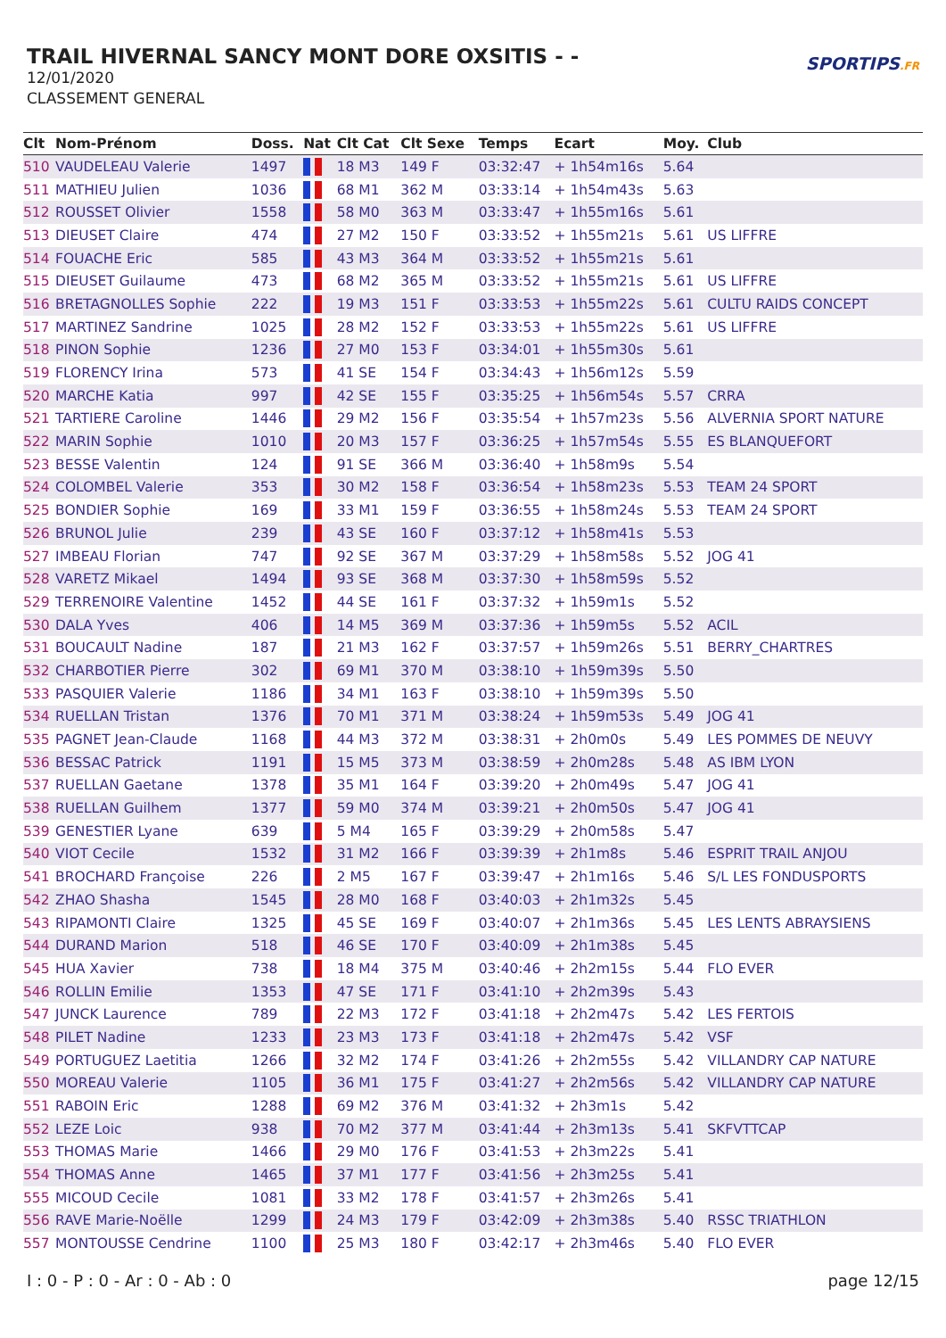TRAIL HIVERNAL SANCY MONT DORE OXSITIS - -
12/01/2020
CLASSEMENT GENERAL
SPORTIPS.FR
| Clt | Nom-Prénom | Doss. | Nat | Clt Cat | Clt Sexe | Temps | Ecart | Moy. | Club |
| --- | --- | --- | --- | --- | --- | --- | --- | --- | --- |
| 510 | VAUDELEAU Valerie | 1497 | | 18 M3 | 149 F | 03:32:47 | + 1h54m16s | 5.64 | |
| 511 | MATHIEU Julien | 1036 | | 68 M1 | 362 M | 03:33:14 | + 1h54m43s | 5.63 | |
| 512 | ROUSSET Olivier | 1558 | | 58 M0 | 363 M | 03:33:47 | + 1h55m16s | 5.61 | |
| 513 | DIEUSET Claire | 474 | | 27 M2 | 150 F | 03:33:52 | + 1h55m21s | 5.61 | US LIFFRE |
| 514 | FOUACHE Eric | 585 | | 43 M3 | 364 M | 03:33:52 | + 1h55m21s | 5.61 | |
| 515 | DIEUSET Guilaume | 473 | | 68 M2 | 365 M | 03:33:52 | + 1h55m21s | 5.61 | US LIFFRE |
| 516 | BRETAGNOLLES Sophie | 222 | | 19 M3 | 151 F | 03:33:53 | + 1h55m22s | 5.61 | CULTU RAIDS CONCEPT |
| 517 | MARTINEZ Sandrine | 1025 | | 28 M2 | 152 F | 03:33:53 | + 1h55m22s | 5.61 | US LIFFRE |
| 518 | PINON Sophie | 1236 | | 27 M0 | 153 F | 03:34:01 | + 1h55m30s | 5.61 | |
| 519 | FLORENCY Irina | 573 | | 41 SE | 154 F | 03:34:43 | + 1h56m12s | 5.59 | |
| 520 | MARCHE Katia | 997 | | 42 SE | 155 F | 03:35:25 | + 1h56m54s | 5.57 | CRRA |
| 521 | TARTIERE Caroline | 1446 | | 29 M2 | 156 F | 03:35:54 | + 1h57m23s | 5.56 | ALVERNIA SPORT NATURE |
| 522 | MARIN Sophie | 1010 | | 20 M3 | 157 F | 03:36:25 | + 1h57m54s | 5.55 | ES BLANQUEFORT |
| 523 | BESSE Valentin | 124 | | 91 SE | 366 M | 03:36:40 | + 1h58m9s | 5.54 | |
| 524 | COLOMBEL Valerie | 353 | | 30 M2 | 158 F | 03:36:54 | + 1h58m23s | 5.53 | TEAM 24 SPORT |
| 525 | BONDIER Sophie | 169 | | 33 M1 | 159 F | 03:36:55 | + 1h58m24s | 5.53 | TEAM 24 SPORT |
| 526 | BRUNOL Julie | 239 | | 43 SE | 160 F | 03:37:12 | + 1h58m41s | 5.53 | |
| 527 | IMBEAU Florian | 747 | | 92 SE | 367 M | 03:37:29 | + 1h58m58s | 5.52 | JOG 41 |
| 528 | VARETZ Mikael | 1494 | | 93 SE | 368 M | 03:37:30 | + 1h58m59s | 5.52 | |
| 529 | TERRENOIRE Valentine | 1452 | | 44 SE | 161 F | 03:37:32 | + 1h59m1s | 5.52 | |
| 530 | DALA Yves | 406 | | 14 M5 | 369 M | 03:37:36 | + 1h59m5s | 5.52 | ACIL |
| 531 | BOUCAULT Nadine | 187 | | 21 M3 | 162 F | 03:37:57 | + 1h59m26s | 5.51 | BERRY_CHARTRES |
| 532 | CHARBOTIER Pierre | 302 | | 69 M1 | 370 M | 03:38:10 | + 1h59m39s | 5.50 | |
| 533 | PASQUIER Valerie | 1186 | | 34 M1 | 163 F | 03:38:10 | + 1h59m39s | 5.50 | |
| 534 | RUELLAN Tristan | 1376 | | 70 M1 | 371 M | 03:38:24 | + 1h59m53s | 5.49 | JOG 41 |
| 535 | PAGNET Jean-Claude | 1168 | | 44 M3 | 372 M | 03:38:31 | + 2h0m0s | 5.49 | LES POMMES DE NEUVY |
| 536 | BESSAC Patrick | 1191 | | 15 M5 | 373 M | 03:38:59 | + 2h0m28s | 5.48 | AS IBM LYON |
| 537 | RUELLAN Gaetane | 1378 | | 35 M1 | 164 F | 03:39:20 | + 2h0m49s | 5.47 | JOG 41 |
| 538 | RUELLAN Guilhem | 1377 | | 59 M0 | 374 M | 03:39:21 | + 2h0m50s | 5.47 | JOG 41 |
| 539 | GENESTIER Lyane | 639 | | 5 M4 | 165 F | 03:39:29 | + 2h0m58s | 5.47 | |
| 540 | VIOT Cecile | 1532 | | 31 M2 | 166 F | 03:39:39 | + 2h1m8s | 5.46 | ESPRIT TRAIL ANJOU |
| 541 | BROCHARD Françoise | 226 | | 2 M5 | 167 F | 03:39:47 | + 2h1m16s | 5.46 | S/L LES FONDUSPORTS |
| 542 | ZHAO Shasha | 1545 | | 28 M0 | 168 F | 03:40:03 | + 2h1m32s | 5.45 | |
| 543 | RIPAMONTI Claire | 1325 | | 45 SE | 169 F | 03:40:07 | + 2h1m36s | 5.45 | LES LENTS ABRAYSIENS |
| 544 | DURAND Marion | 518 | | 46 SE | 170 F | 03:40:09 | + 2h1m38s | 5.45 | |
| 545 | HUA Xavier | 738 | | 18 M4 | 375 M | 03:40:46 | + 2h2m15s | 5.44 | FLO EVER |
| 546 | ROLLIN Emilie | 1353 | | 47 SE | 171 F | 03:41:10 | + 2h2m39s | 5.43 | |
| 547 | JUNCK Laurence | 789 | | 22 M3 | 172 F | 03:41:18 | + 2h2m47s | 5.42 | LES FERTOIS |
| 548 | PILET Nadine | 1233 | | 23 M3 | 173 F | 03:41:18 | + 2h2m47s | 5.42 | VSF |
| 549 | PORTUGUEZ Laetitia | 1266 | | 32 M2 | 174 F | 03:41:26 | + 2h2m55s | 5.42 | VILLANDRY CAP NATURE |
| 550 | MOREAU Valerie | 1105 | | 36 M1 | 175 F | 03:41:27 | + 2h2m56s | 5.42 | VILLANDRY CAP NATURE |
| 551 | RABOIN Eric | 1288 | | 69 M2 | 376 M | 03:41:32 | + 2h3m1s | 5.42 | |
| 552 | LEZE Loic | 938 | | 70 M2 | 377 M | 03:41:44 | + 2h3m13s | 5.41 | SKFVTTCAP |
| 553 | THOMAS Marie | 1466 | | 29 M0 | 176 F | 03:41:53 | + 2h3m22s | 5.41 | |
| 554 | THOMAS Anne | 1465 | | 37 M1 | 177 F | 03:41:56 | + 2h3m25s | 5.41 | |
| 555 | MICOUD Cecile | 1081 | | 33 M2 | 178 F | 03:41:57 | + 2h3m26s | 5.41 | |
| 556 | RAVE Marie-Noëlle | 1299 | | 24 M3 | 179 F | 03:42:09 | + 2h3m38s | 5.40 | RSSC TRIATHLON |
| 557 | MONTOUSSE Cendrine | 1100 | | 25 M3 | 180 F | 03:42:17 | + 2h3m46s | 5.40 | FLO EVER |
I : 0 - P : 0 - Ar : 0 - Ab : 0 page 12/15